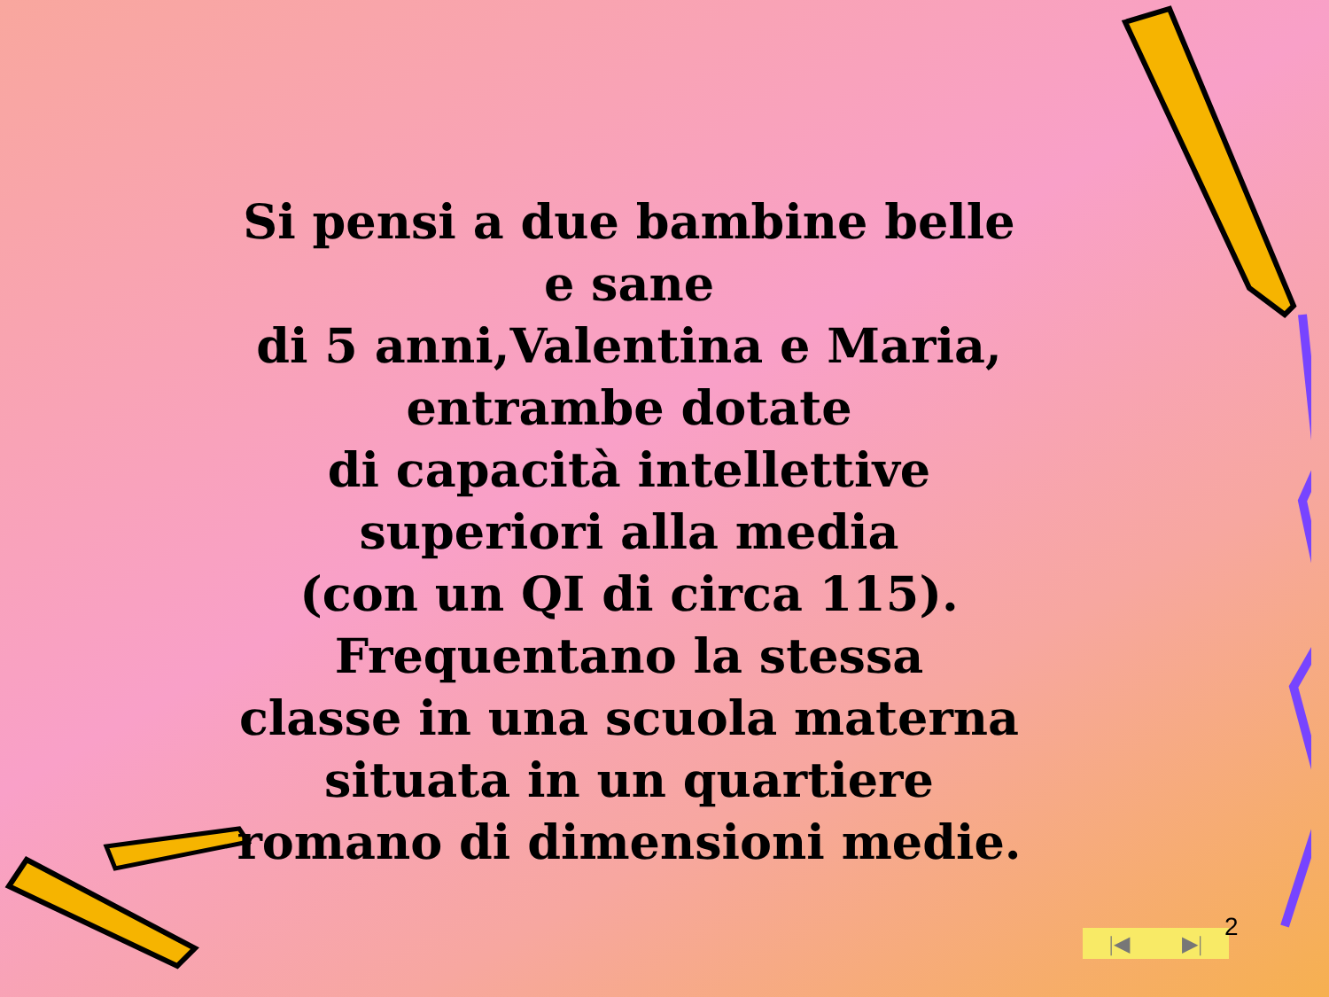Si pensi a due bambine belle
e sane
di 5 anni,Valentina e Maria,
entrambe dotate
di capacità intellettive
superiori alla media
(con un QI di circa 115).
Frequentano la stessa
classe in una scuola materna
situata in un quartiere
romano di dimensioni medie.
|◀ ▶| 2